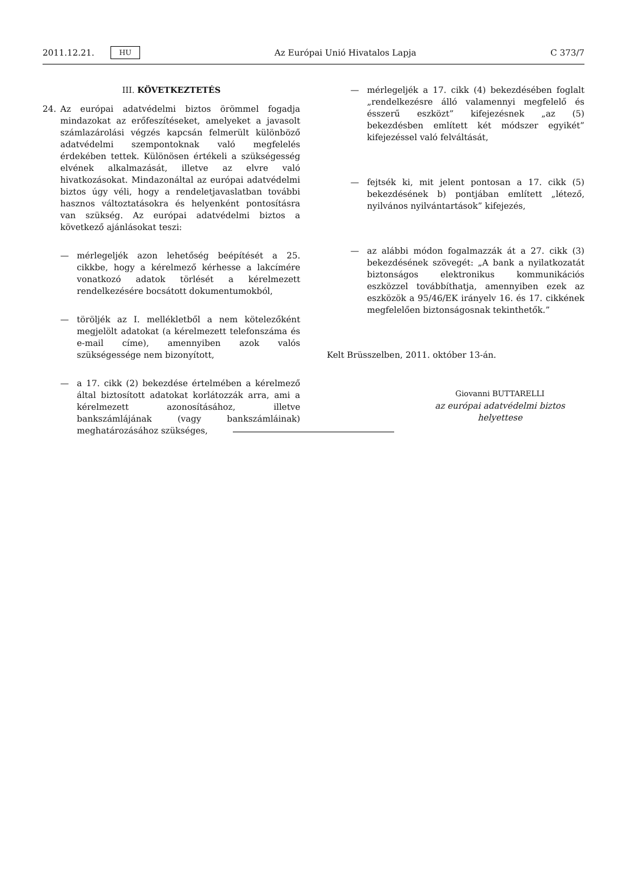2011.12.21. HU Az Európai Unió Hivatalos Lapja C 373/7
III. KÖVETKEZTETÉS
24. Az európai adatvédelmi biztos örömmel fogadja mindazokat az erőfeszítéseket, amelyeket a javasolt számlazárolási végzés kapcsán felmerült különböző adatvédelmi szempontoknak való megfelelés érdekében tettek. Különösen értékeli a szükségesség elvének alkalmazását, illetve az elvre való hivatkozásokat. Mindazonáltal az európai adatvédelmi biztos úgy véli, hogy a rendeletjavaslatban további hasznos változtatásokra és helyenként pontosításra van szükség. Az európai adatvédelmi biztos a következő ajánlásokat teszi:
— mérlegeljék azon lehetőség beépítését a 25. cikkbe, hogy a kérelmező kérhesse a lakcímére vonatkozó adatok törlését a kérelmezett rendelkezésére bocsátott dokumentumokból,
— töröljék az I. mellékletből a nem kötelezőként megjelölt adatokat (a kérelmezett telefonszáma és e-mail címe), amennyiben azok valós szükségessége nem bizonyított,
— a 17. cikk (2) bekezdése értelmében a kérelmező által biztosított adatokat korlátozzák arra, ami a kérelmezett azonosításához, illetve bankszámlájának (vagy bankszámláinak) meghatározásához szükséges,
— mérlegeljék a 17. cikk (4) bekezdésében foglalt „rendelkezésre álló valamennyi megfelelő és ésszerű eszközt” kifejezésnek „az (5) bekezdésben említett két módszer egyikét” kifejezéssel való felváltását,
— fejtsék ki, mit jelent pontosan a 17. cikk (5) bekezdésének b) pontjában említett „létező, nyilvános nyilvántartások” kifejezés,
— az alábbi módon fogalmazzák át a 27. cikk (3) bekezdésének szövegét: „A bank a nyilatkozatát biztonságos elektronikus kommunikációs eszközzel továbbíthatja, amennyiben ezek az eszközök a 95/46/EK irányelv 16. és 17. cikkének megfelelően biztonságosnak tekinthetők.”
Kelt Brüsszelben, 2011. október 13-án.
Giovanni BUTTARELLI
az európai adatvédelmi biztos helyettese